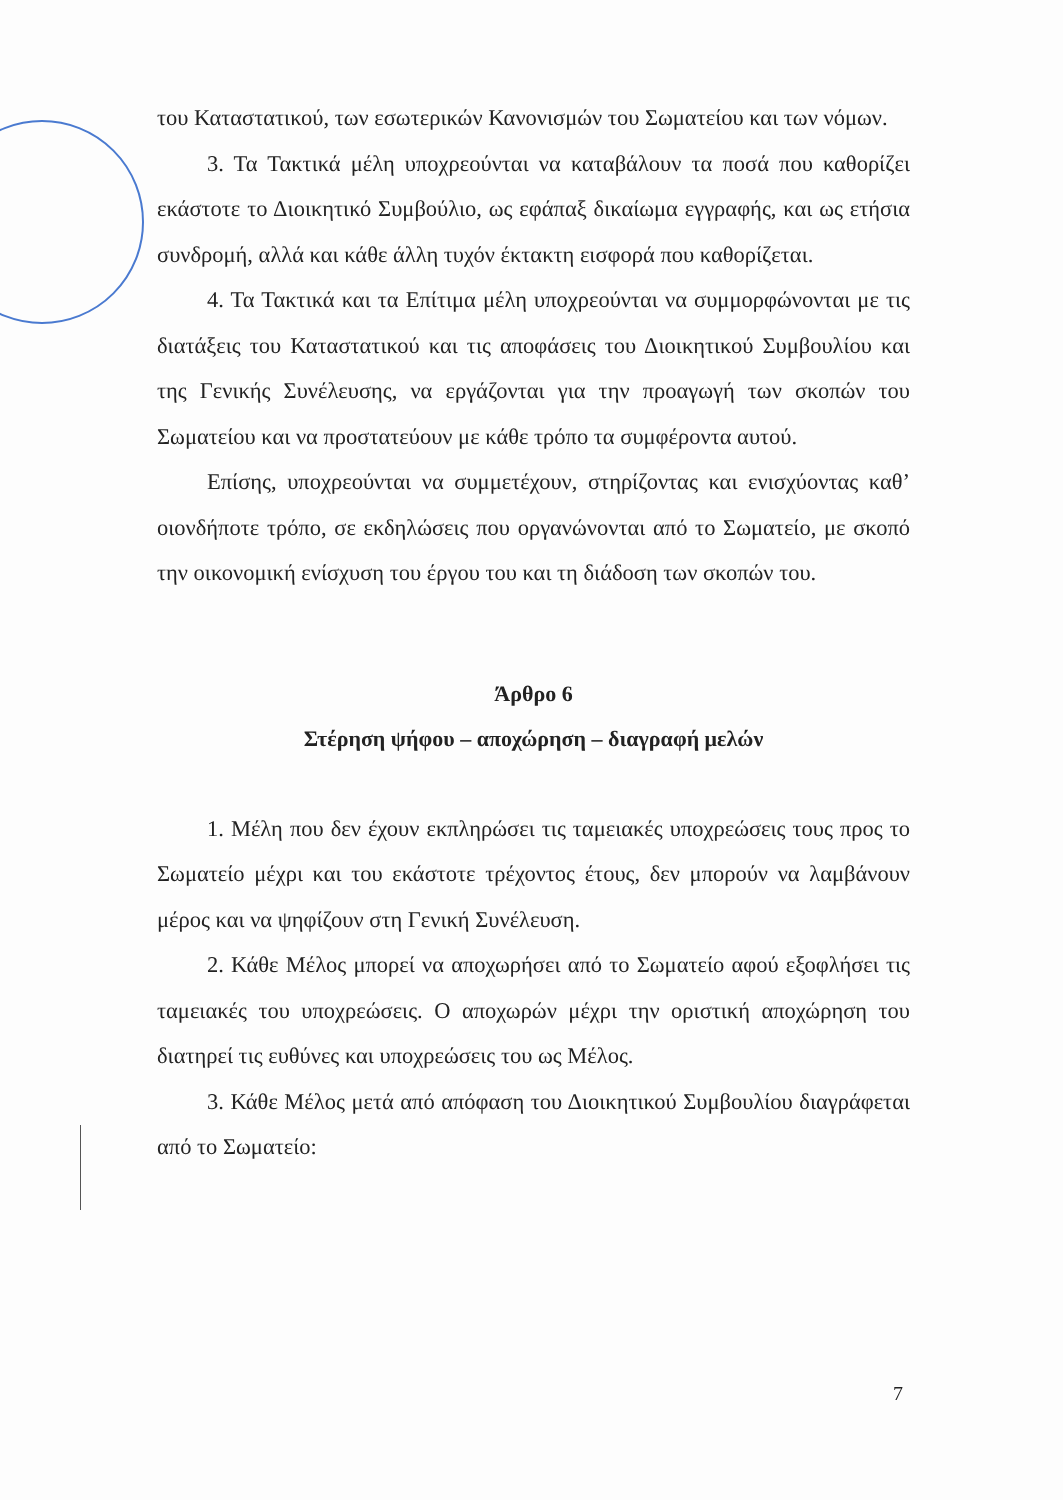του Καταστατικού, των εσωτερικών Κανονισμών του Σωματείου και των νόμων.
3. Τα Τακτικά μέλη υποχρεούνται να καταβάλουν τα ποσά που καθορίζει εκάστοτε το Διοικητικό Συμβούλιο, ως εφάπαξ δικαίωμα εγγραφής, και ως ετήσια συνδρομή, αλλά και κάθε άλλη τυχόν έκτακτη εισφορά που καθορίζεται.
4. Τα Τακτικά και τα Επίτιμα μέλη υποχρεούνται να συμμορφώνονται με τις διατάξεις του Καταστατικού και τις αποφάσεις του Διοικητικού Συμβουλίου και της Γενικής Συνέλευσης, να εργάζονται για την προαγωγή των σκοπών του Σωματείου και να προστατεύουν με κάθε τρόπο τα συμφέροντα αυτού.
Επίσης, υποχρεούνται να συμμετέχουν, στηρίζοντας και ενισχύοντας καθ’ οιονδήποτε τρόπο, σε εκδηλώσεις που οργανώνονται από το Σωματείο, με σκοπό την οικονομική ενίσχυση του έργου του και τη διάδοση των σκοπών του.
Άρθρο 6
Στέρηση ψήφου – αποχώρηση – διαγραφή μελών
1. Μέλη που δεν έχουν εκπληρώσει τις ταμειακές υποχρεώσεις τους προς το Σωματείο μέχρι και του εκάστοτε τρέχοντος έτους, δεν μπορούν να λαμβάνουν μέρος και να ψηφίζουν στη Γενική Συνέλευση.
2. Κάθε Μέλος μπορεί να αποχωρήσει από το Σωματείο αφού εξοφλήσει τις ταμειακές του υποχρεώσεις. Ο αποχωρών μέχρι την οριστική αποχώρηση του διατηρεί τις ευθύνες και υποχρεώσεις του ως Μέλος.
3. Κάθε Μέλος μετά από απόφαση του Διοικητικού Συμβουλίου διαγράφεται από το Σωματείο:
7